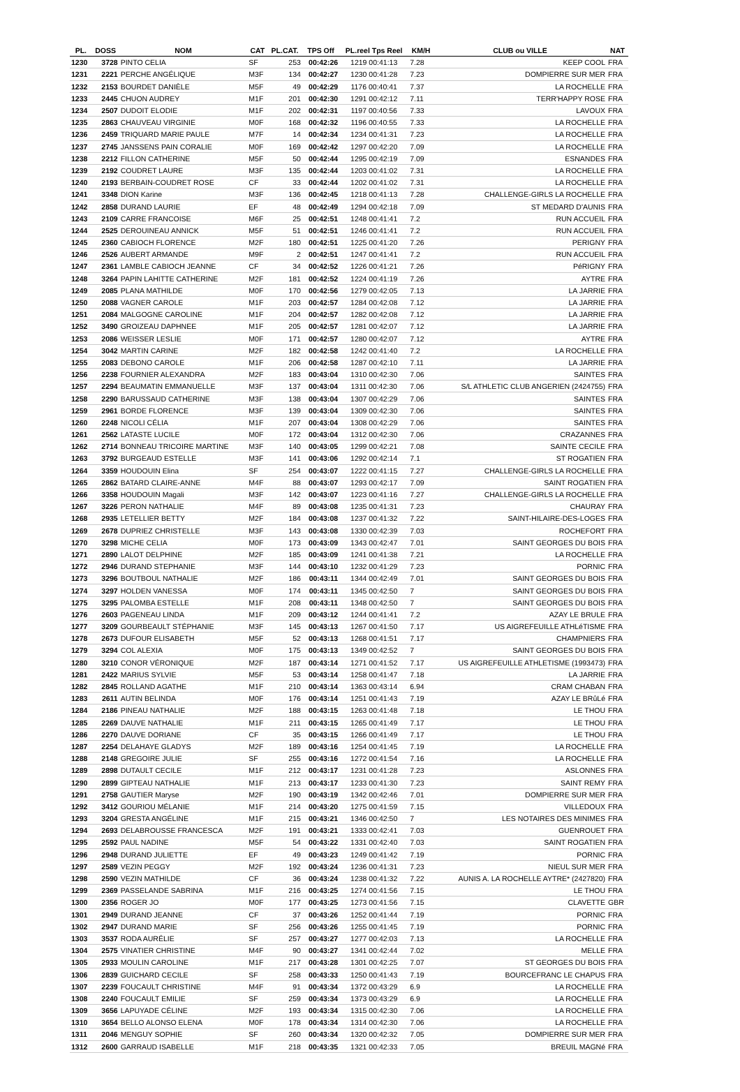| PL. | DOSS | NOM | CAT | PL.CAT. | TPS Off | PL.reel Tps Reel | KM/H | CLUB ou VILLE | NAT |
| --- | --- | --- | --- | --- | --- | --- | --- | --- | --- |
| 1230 | 3728 | PINTO CELIA | SF | 253 | 00:42:26 | 1219 00:41:13 | 7.28 | KEEP COOL | FRA |
| 1231 | 2221 | PERCHE ANGÉLIQUE | M3F | 134 | 00:42:27 | 1230 00:41:28 | 7.23 | DOMPIERRE SUR MER | FRA |
| 1232 | 2153 | BOURDET DANIÈLE | M5F | 49 | 00:42:29 | 1176 00:40:41 | 7.37 | LA ROCHELLE | FRA |
| 1233 | 2445 | CHUON AUDREY | M1F | 201 | 00:42:30 | 1291 00:42:12 | 7.11 | TERR'HAPPY ROSE | FRA |
| 1234 | 2507 | DUDOIT ELODIE | M1F | 202 | 00:42:31 | 1197 00:40:56 | 7.33 | LAVOUX | FRA |
| 1235 | 2863 | CHAUVEAU VIRGINIE | M0F | 168 | 00:42:32 | 1196 00:40:55 | 7.33 | LA ROCHELLE | FRA |
| 1236 | 2459 | TRIQUARD MARIE PAULE | M7F | 14 | 00:42:34 | 1234 00:41:31 | 7.23 | LA ROCHELLE | FRA |
| 1237 | 2745 | JANSSENS PAIN CORALIE | M0F | 169 | 00:42:42 | 1297 00:42:20 | 7.09 | LA ROCHELLE | FRA |
| 1238 | 2212 | FILLON CATHERINE | M5F | 50 | 00:42:44 | 1295 00:42:19 | 7.09 | ESNANDES | FRA |
| 1239 | 2192 | COUDRET LAURE | M3F | 135 | 00:42:44 | 1203 00:41:02 | 7.31 | LA ROCHELLE | FRA |
| 1240 | 2193 | BERBAIN-COUDRET ROSE | CF | 33 | 00:42:44 | 1202 00:41:02 | 7.31 | LA ROCHELLE | FRA |
| 1241 | 3348 | DION Karine | M3F | 136 | 00:42:45 | 1218 00:41:13 | 7.28 | CHALLENGE-GIRLS LA ROCHELLE | FRA |
| 1242 | 2858 | DURAND LAURIE | EF | 48 | 00:42:49 | 1294 00:42:18 | 7.09 | ST MEDARD D'AUNIS | FRA |
| 1243 | 2109 | CARRE FRANCOISE | M6F | 25 | 00:42:51 | 1248 00:41:41 | 7.2 | RUN ACCUEIL | FRA |
| 1244 | 2525 | DEROUINEAU ANNICK | M5F | 51 | 00:42:51 | 1246 00:41:41 | 7.2 | RUN ACCUEIL | FRA |
| 1245 | 2360 | CABIOCH FLORENCE | M2F | 180 | 00:42:51 | 1225 00:41:20 | 7.26 | PERIGNY | FRA |
| 1246 | 2526 | AUBERT ARMANDE | M9F | 2 | 00:42:51 | 1247 00:41:41 | 7.2 | RUN ACCUEIL | FRA |
| 1247 | 2361 | LAMBLE CABIOCH JEANNE | CF | 34 | 00:42:52 | 1226 00:41:21 | 7.26 | PéRIGNY | FRA |
| 1248 | 3264 | PAPIN LAHITTE CATHERINE | M2F | 181 | 00:42:52 | 1224 00:41:19 | 7.26 | AYTRE | FRA |
| 1249 | 2085 | PLANA MATHILDE | M0F | 170 | 00:42:56 | 1279 00:42:05 | 7.13 | LA JARRIE | FRA |
| 1250 | 2088 | VAGNER CAROLE | M1F | 203 | 00:42:57 | 1284 00:42:08 | 7.12 | LA JARRIE | FRA |
| 1251 | 2084 | MALGOGNE CAROLINE | M1F | 204 | 00:42:57 | 1282 00:42:08 | 7.12 | LA JARRIE | FRA |
| 1252 | 3490 | GROIZEAU DAPHNEE | M1F | 205 | 00:42:57 | 1281 00:42:07 | 7.12 | LA JARRIE | FRA |
| 1253 | 2086 | WEISSER LESLIE | M0F | 171 | 00:42:57 | 1280 00:42:07 | 7.12 | AYTRE | FRA |
| 1254 | 3042 | MARTIN CARINE | M2F | 182 | 00:42:58 | 1242 00:41:40 | 7.2 | LA ROCHELLE | FRA |
| 1255 | 2083 | DEBONO CAROLE | M1F | 206 | 00:42:58 | 1287 00:42:10 | 7.11 | LA JARRIE | FRA |
| 1256 | 2238 | FOURNIER ALEXANDRA | M2F | 183 | 00:43:04 | 1310 00:42:30 | 7.06 | SAINTES | FRA |
| 1257 | 2294 | BEAUMATIN EMMANUELLE | M3F | 137 | 00:43:04 | 1311 00:42:30 | 7.06 | S/L ATHLETIC CLUB ANGERIEN (2424755) | FRA |
| 1258 | 2290 | BARUSSAUD CATHERINE | M3F | 138 | 00:43:04 | 1307 00:42:29 | 7.06 | SAINTES | FRA |
| 1259 | 2961 | BORDE FLORENCE | M3F | 139 | 00:43:04 | 1309 00:42:30 | 7.06 | SAINTES | FRA |
| 1260 | 2248 | NICOLI CÉLIA | M1F | 207 | 00:43:04 | 1308 00:42:29 | 7.06 | SAINTES | FRA |
| 1261 | 2562 | LATASTE LUCILE | M0F | 172 | 00:43:04 | 1312 00:42:30 | 7.06 | CRAZANNES | FRA |
| 1262 | 2714 | BONNEAU TRICOIRE MARTINE | M3F | 140 | 00:43:05 | 1299 00:42:21 | 7.08 | SAINTE CECILE | FRA |
| 1263 | 3792 | BURGEAUD ESTELLE | M3F | 141 | 00:43:06 | 1292 00:42:14 | 7.1 | ST ROGATIEN | FRA |
| 1264 | 3359 | HOUDOUIN Elina | SF | 254 | 00:43:07 | 1222 00:41:15 | 7.27 | CHALLENGE-GIRLS LA ROCHELLE | FRA |
| 1265 | 2862 | BATARD CLAIRE-ANNE | M4F | 88 | 00:43:07 | 1293 00:42:17 | 7.09 | SAINT ROGATIEN | FRA |
| 1266 | 3358 | HOUDOUIN Magali | M3F | 142 | 00:43:07 | 1223 00:41:16 | 7.27 | CHALLENGE-GIRLS LA ROCHELLE | FRA |
| 1267 | 3226 | PERON NATHALIE | M4F | 89 | 00:43:08 | 1235 00:41:31 | 7.23 | CHAURAY | FRA |
| 1268 | 2935 | LETELLIER BETTY | M2F | 184 | 00:43:08 | 1237 00:41:32 | 7.22 | SAINT-HILAIRE-DES-LOGES | FRA |
| 1269 | 2678 | DUPRIEZ CHRISTELLE | M3F | 143 | 00:43:08 | 1330 00:42:39 | 7.03 | ROCHEFORT | FRA |
| 1270 | 3298 | MICHE CELIA | M0F | 173 | 00:43:09 | 1343 00:42:47 | 7.01 | SAINT GEORGES DU BOIS | FRA |
| 1271 | 2890 | LALOT DELPHINE | M2F | 185 | 00:43:09 | 1241 00:41:38 | 7.21 | LA ROCHELLE | FRA |
| 1272 | 2946 | DURAND STEPHANIE | M3F | 144 | 00:43:10 | 1232 00:41:29 | 7.23 | PORNIC | FRA |
| 1273 | 3296 | BOUTBOUL NATHALIE | M2F | 186 | 00:43:11 | 1344 00:42:49 | 7.01 | SAINT GEORGES DU BOIS | FRA |
| 1274 | 3297 | HOLDEN VANESSA | M0F | 174 | 00:43:11 | 1345 00:42:50 | 7 | SAINT GEORGES DU BOIS | FRA |
| 1275 | 3295 | PALOMBA ESTELLE | M1F | 208 | 00:43:11 | 1348 00:42:50 | 7 | SAINT GEORGES DU BOIS | FRA |
| 1276 | 2603 | PAGENEAU LINDA | M1F | 209 | 00:43:12 | 1244 00:41:41 | 7.2 | AZAY LE BRULE | FRA |
| 1277 | 3209 | GOURBEAULT STÉPHANIE | M3F | 145 | 00:43:13 | 1267 00:41:50 | 7.17 | US AIGREFEUILLE ATHLéTISME | FRA |
| 1278 | 2673 | DUFOUR ELISABETH | M5F | 52 | 00:43:13 | 1268 00:41:51 | 7.17 | CHAMPNIERS | FRA |
| 1279 | 3294 | COL ALEXIA | M0F | 175 | 00:43:13 | 1349 00:42:52 | 7 | SAINT GEORGES DU BOIS | FRA |
| 1280 | 3210 | CONOR VÉRONIQUE | M2F | 187 | 00:43:14 | 1271 00:41:52 | 7.17 | US AIGREFEUILLE ATHLETISME (1993473) | FRA |
| 1281 | 2422 | MARIUS SYLVIE | M5F | 53 | 00:43:14 | 1258 00:41:47 | 7.18 | LA JARRIE | FRA |
| 1282 | 2845 | ROLLAND AGATHE | M1F | 210 | 00:43:14 | 1363 00:43:14 | 6.94 | CRAM CHABAN | FRA |
| 1283 | 2611 | AUTIN BELINDA | M0F | 176 | 00:43:14 | 1251 00:41:43 | 7.19 | AZAY LE BRûLé | FRA |
| 1284 | 2186 | PINEAU NATHALIE | M2F | 188 | 00:43:15 | 1263 00:41:48 | 7.18 | LE THOU | FRA |
| 1285 | 2269 | DAUVE NATHALIE | M1F | 211 | 00:43:15 | 1265 00:41:49 | 7.17 | LE THOU | FRA |
| 1286 | 2270 | DAUVE DORIANE | CF | 35 | 00:43:15 | 1266 00:41:49 | 7.17 | LE THOU | FRA |
| 1287 | 2254 | DELAHAYE GLADYS | M2F | 189 | 00:43:16 | 1254 00:41:45 | 7.19 | LA ROCHELLE | FRA |
| 1288 | 2148 | GREGOIRE JULIE | SF | 255 | 00:43:16 | 1272 00:41:54 | 7.16 | LA ROCHELLE | FRA |
| 1289 | 2898 | DUTAULT CECILE | M1F | 212 | 00:43:17 | 1231 00:41:28 | 7.23 | ASLONNES | FRA |
| 1290 | 2899 | GIPTEAU NATHALIE | M1F | 213 | 00:43:17 | 1233 00:41:30 | 7.23 | SAINT REMY | FRA |
| 1291 | 2758 | GAUTIER Maryse | M2F | 190 | 00:43:19 | 1342 00:42:46 | 7.01 | DOMPIERRE SUR MER | FRA |
| 1292 | 3412 | GOURIOU MÉLANIE | M1F | 214 | 00:43:20 | 1275 00:41:59 | 7.15 | VILLEDOUX | FRA |
| 1293 | 3204 | GRESTA ANGÉLINE | M1F | 215 | 00:43:21 | 1346 00:42:50 | 7 | LES NOTAIRES DES MINIMES | FRA |
| 1294 | 2693 | DELABROUSSE FRANCESCA | M2F | 191 | 00:43:21 | 1333 00:42:41 | 7.03 | GUENROUET | FRA |
| 1295 | 2592 | PAUL NADINE | M5F | 54 | 00:43:22 | 1331 00:42:40 | 7.03 | SAINT ROGATIEN | FRA |
| 1296 | 2948 | DURAND JULIETTE | EF | 49 | 00:43:23 | 1249 00:41:42 | 7.19 | PORNIC | FRA |
| 1297 | 2589 | VEZIN PEGGY | M2F | 192 | 00:43:24 | 1236 00:41:31 | 7.23 | NIEUL SUR MER | FRA |
| 1298 | 2590 | VEZIN MATHILDE | CF | 36 | 00:43:24 | 1238 00:41:32 | 7.22 | AUNIS A. LA ROCHELLE AYTRE* (2427820) | FRA |
| 1299 | 2369 | PASSELANDE SABRINA | M1F | 216 | 00:43:25 | 1274 00:41:56 | 7.15 | LE THOU | FRA |
| 1300 | 2356 | ROGER JO | M0F | 177 | 00:43:25 | 1273 00:41:56 | 7.15 | CLAVETTE | GBR |
| 1301 | 2949 | DURAND JEANNE | CF | 37 | 00:43:26 | 1252 00:41:44 | 7.19 | PORNIC | FRA |
| 1302 | 2947 | DURAND MARIE | SF | 256 | 00:43:26 | 1255 00:41:45 | 7.19 | PORNIC | FRA |
| 1303 | 3537 | RODA AURÉLIE | SF | 257 | 00:43:27 | 1277 00:42:03 | 7.13 | LA ROCHELLE | FRA |
| 1304 | 2575 | VINATIER CHRISTINE | M4F | 90 | 00:43:27 | 1341 00:42:44 | 7.02 | MELLE | FRA |
| 1305 | 2933 | MOULIN CAROLINE | M1F | 217 | 00:43:28 | 1301 00:42:25 | 7.07 | ST GEORGES DU BOIS | FRA |
| 1306 | 2839 | GUICHARD CECILE | SF | 258 | 00:43:33 | 1250 00:41:43 | 7.19 | BOURCEFRANC LE CHAPUS | FRA |
| 1307 | 2239 | FOUCAULT CHRISTINE | M4F | 91 | 00:43:34 | 1372 00:43:29 | 6.9 | LA ROCHELLE | FRA |
| 1308 | 2240 | FOUCAULT EMILIE | SF | 259 | 00:43:34 | 1373 00:43:29 | 6.9 | LA ROCHELLE | FRA |
| 1309 | 3656 | LAPUYADE CÉLINE | M2F | 193 | 00:43:34 | 1315 00:42:30 | 7.06 | LA ROCHELLE | FRA |
| 1310 | 3654 | BELLO ALONSO ELENA | M0F | 178 | 00:43:34 | 1314 00:42:30 | 7.06 | LA ROCHELLE | FRA |
| 1311 | 2046 | MENGUY SOPHIE | SF | 260 | 00:43:34 | 1320 00:42:32 | 7.05 | DOMPIERRE SUR MER | FRA |
| 1312 | 2600 | GARRAUD ISABELLE | M1F | 218 | 00:43:35 | 1321 00:42:33 | 7.05 | BREUIL MAGNé | FRA |